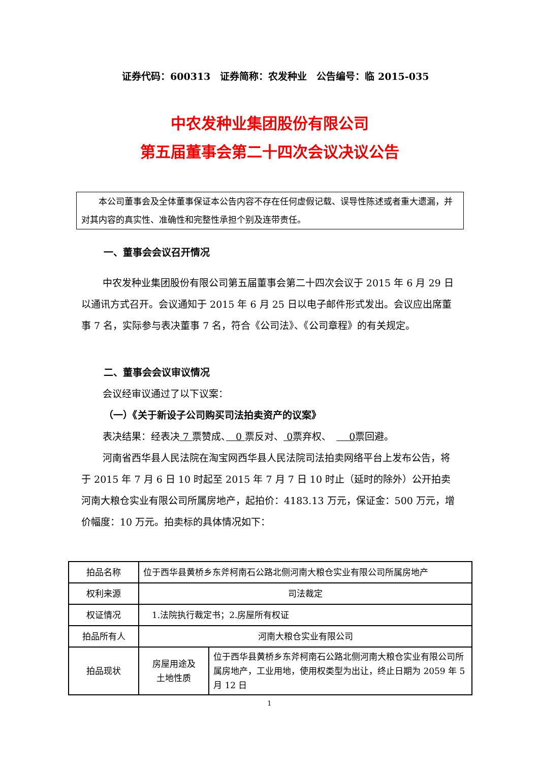证券代码：600313　证券简称：农发种业　公告编号：临 2015-035
中农发种业集团股份有限公司
第五届董事会第二十四次会议决议公告
本公司董事会及全体董事保证本公告内容不存在任何虚假记载、误导性陈述或者重大遗漏，并对其内容的真实性、准确性和完整性承担个别及连带责任。
一、董事会会议召开情况
中农发种业集团股份有限公司第五届董事会第二十四次会议于 2015 年 6 月 29 日以通讯方式召开。会议通知于 2015 年 6 月 25 日以电子邮件形式发出。会议应出席董事 7 名，实际参与表决董事 7 名，符合《公司法》、《公司章程》的有关规定。
二、董事会会议审议情况
会议经审议通过了以下议案：
（一）《关于新设子公司购买司法拍卖资产的议案》
表决结果：经表决 7 票赞成、　0 票反对、 0票弃权、　　 0票回避。
河南省西华县人民法院在淘宝网西华县人民法院司法拍卖网络平台上发布公告，将于 2015 年 7 月 6 日 10 时起至 2015 年 7 月 7 日 10 时止（延时的除外）公开拍卖河南大粮仓实业有限公司所属房地产，起拍价：4183.13 万元，保证金：500 万元，增价幅度：10 万元。拍卖标的具体情况如下：
| 拍品名称 | 位于西华县黄桥乡东斧柯南石公路北侧河南大粮仓实业有限公司所属房地产 | |
| 权利来源 | 司法裁定 | |
| 权证情况 | 1.法院执行裁定书；2.房屋所有权证 | |
| 拍品所有人 | 河南大粮仓实业有限公司 | |
| 拍品现状 | 房屋用途及 土地性质 | 位于西华县黄桥乡东斧柯南石公路北侧河南大粮仓实业有限公司所属房地产，工业用地，使用权类型为出让，终止日期为 2059 年 5 月 12 日 |
1